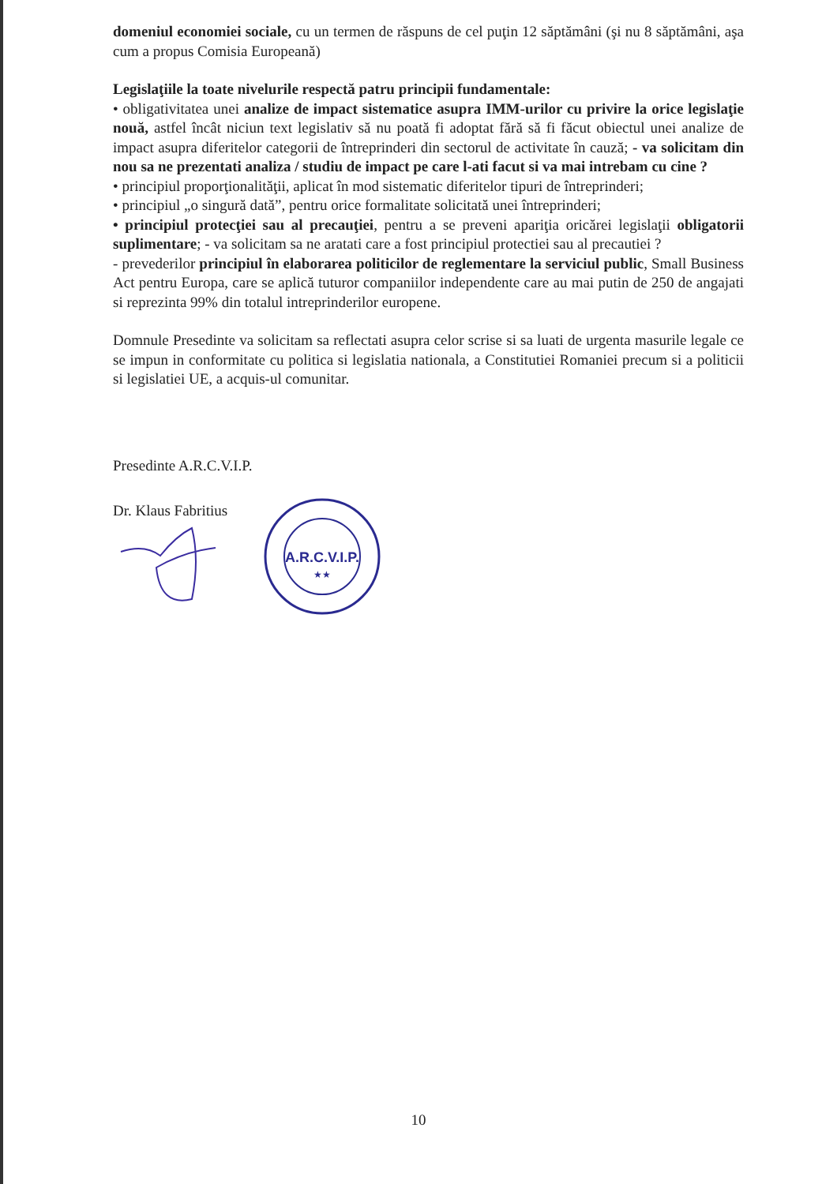domeniul economiei sociale, cu un termen de răspuns de cel puţin 12 săptămâni (şi nu 8 săptămâni, aşa cum a propus Comisia Europeană)
Legislaţiile la toate nivelurile respectă patru principii fundamentale:
• obligativitatea unei analize de impact sistematice asupra IMM-urilor cu privire la orice legislaţie nouă, astfel încât niciun text legislativ să nu poată fi adoptat fără să fi făcut obiectul unei analize de impact asupra diferitelor categorii de întreprinderi din sectorul de activitate în cauză; - va solicitam din nou sa ne prezentati analiza / studiu de impact pe care l-ati facut si va mai intrebam cu cine ?
• principiul proporţionalităţii, aplicat în mod sistematic diferitelor tipuri de întreprinderi;
• principiul „o singură dată”, pentru orice formalitate solicitată unei întreprinderi;
• principiul protecţiei sau al precauţiei, pentru a se preveni apariţia oricărei legislaţii obligatorii suplimentare; - va solicitam sa ne aratati care a fost principiul protectiei sau al precautiei ?
- prevederilor principiul în elaborarea politicilor de reglementare la serviciul public, Small Business Act pentru Europa, care se aplică tuturor companiilor independente care au mai putin de 250 de angajati si reprezinta 99% din totalul intreprinderilor europene.
Domnule Presedinte va solicitam sa reflectati asupra celor scrise si sa luati de urgenta masurile legale ce se impun in conformitate cu politica si legislatia nationala, a Constitutiei Romaniei precum si a politicii si legislatiei UE, a acquis-ul comunitar.
Presedinte A.R.C.V.I.P.
Dr. Klaus Fabritius
A.R.C.V.I.P.
★★
10